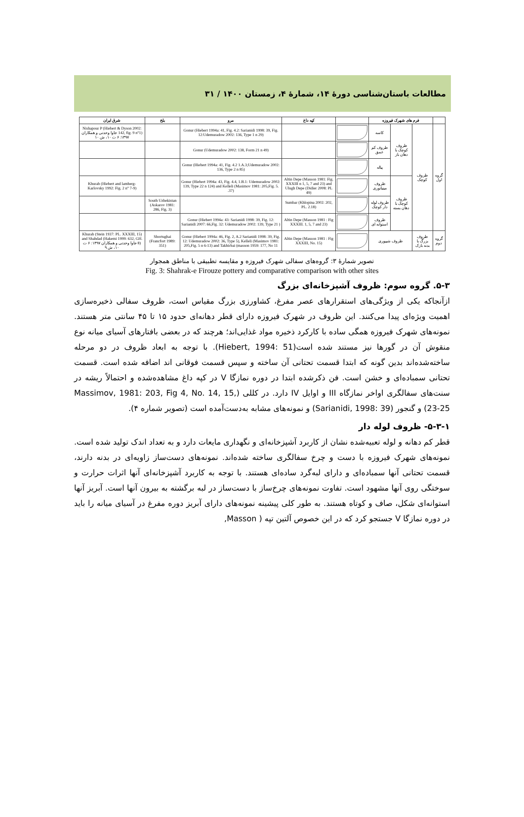مطالعات باستان‌شناسی دورهٔ ۱۴، شمارهٔ ۴، زمستان ۱۴۰۰ / ۳۱
| | فرم های شهرک فیروزه | | | | کپه داغ | مرو | بلخ | شرق ایران |
| --- | --- | --- | --- | --- | --- | --- | --- | --- |
| گروه اول | ظروف کوچک | ظروف کوچک با دهان باز | کاسه | | | Gonur (Hiebert 1994a: 41, Fig. 4.2: Sarianidi 1998: 39, Fig. 12:Udemuradow 2002: 136, Type 1 n 29) | | Nishapour P (Hiebert & Dyson 2002: 142, fig. 9 n°1) جاوا وحدتی و همکاران ۱۳۹۷: ۶ ت ۱۰، ش ۱۰ |
| | | | ظروف کم عمق | | | Gonur (Udemuradow 2002: 138, Form 21 n 49) | | |
| | | | پیاله | | | Gonur (Hiebert 1994a: 41, Fig. 4.2 1.A.3;Udemuradow 2002: 136, Type 2 n 85) | | |
| | | ظروف کوچک با دهان بسته | ظروف مینیاتوری | | Altin Depe (Masson 1981: Fig. XXXIII n 1, 5, 7 and 23) and Ulugh Depe (Didier 2008: PL 49) | Gonur (Hiebert 1994a: 43, Fig. 4.4, 1.B.1: Udemuradow 2002: 139, Type 22 n 124) and Kelleli (Masimov 1981: 205,Fig. 5. 37). | | Khurab (Hiebert and lamberg-Karlovsky 1992: Fig. 2 n° 7-9) |
| | | | ظروف لوله دار کوچک | | Sumbar (Khlopina 2002: 202, PL. 2.18) | | South Uzbekistan (Askarov 1981: 286, Fig. 3) | |
| | | | ظروف استوانه ای | | Altin Depe (Masson 1981 : Fig XXXIII. 1, 5, 7 and 23) | Gonur (Hiebert 1994a: 43: Sarianidi 1998: 39, Fig. 12: Sarianidi 2007: 66,Fig. 32: Udemuradow 2002: 139, Type 21 ) | | |
| گروه دوم | ظروف بزرگ با بدنه بازک | ظروف شیپوری | | | Altin Depe (Masson 1981 : Fig XXXIII, No. 15) | Gonur (Hiebert 1994a: 46, Fig. 2, A.2 Sarianidi 1998: 39, Fig. 12: Udemuradow 2002: 36, Type 5), Kelleli (Masimov 1981: 205,Fig. 5 n 6-13) and Takhirbai (masson 1959: 177, No 11 | Shortughai (Francfort 1989: 351) | Khurab (Stein 1937: PL. XXXIII, 15) and Shahdad (Hakemi 1999: 632, GH. 8) جاوا وحدتی و همکاران ۱۳۹۷: ۶ ت ۱۰، ش ۹ |
تصویر شمارهٔ ۳: گروه‌های سفالی شهرک فیروزه و مقایسه تطبیقی با مناطق همجوار
Fig. 3: Shahrak-e Firouze pottery and comparative comparison with other sites
۵-۳. گروه سوم: ظروف آشپزخانه‌ای بزرگ
ازآنجاکه یکی از ویژگی‌های استقرارهای عصر مفرغ، کشاورزی بزرگ مقیاس است، ظروف سفالی ذخیره‌سازی اهمیت ویژه‌ای پیدا می‌کنند. این ظروف در شهرک فیروزه دارای قطر دهانه‌ای حدود ۱۵ تا ۴۵ سانتی متر هستند. نمونه‌های شهرک فیروزه همگی ساده با کارکرد ذخیره مواد غذایی‌اند؛ هرچند که در بعضی بافتارهای آسیای میانه نوع منقوش آن در گورها نیز مستند شده است(Hiebert, 1994: 51). با توجه به ابعاد ظروف در دو مرحله ساخته‌شده‌اند بدین گونه که ابتدا قسمت تحتانی آن ساخته و سپس قسمت فوقانی اند اضافه شده است. قسمت تحتانی سمباده‌ای و خشن است. فن ذکرشده ابتدا در دوره نمازگا V در کپه داغ مشاهده‌شده و احتمالاً ریشه در سنت‌های سفالگری اواخر نمازگاه III و اوایل IV دارد. در کللی (Massimov, 1981: 203, Fig 4, No. 14, 15, 23-25) و گنجور (Sarianidi, 1998: 39) و نمونه‌های مشابه به‌دست‌آمده است (تصویر شماره ۴).
۵-۳-۱- ظروف لوله دار
قطر کم دهانه و لوله تعبیه‌شده نشان از کاربرد آشپزخانه‌ای و نگهداری مایعات دارد و به تعداد اندک تولید شده است. نمونه‌های شهرک فیروزه با دست و چرخ سفالگری ساخته شده‌اند. نمونه‌های دست‌ساز زاویه‌ای در بدنه دارند، قسمت تحتانی آنها سمباده‌ای و دارای لبه‌گرد ساده‌ای هستند. با توجه به کاربرد آشپزخانه‌ای آنها اثرات حرارت و سوختگی روی آنها مشهود است. تفاوت نمونه‌های چرخ‌ساز با دست‌ساز در لبه برگشته به بیرون آنها است. آبریز آنها استوانه‌ای شکل، صاف و کوتاه هستند. به طور کلی پیشینه نمونه‌های دارای آبریز دوره مفرغ در آسیای میانه را باید در دوره نمازگا V جستجو کرد که در این خصوص آلتین تپه ( Masson,